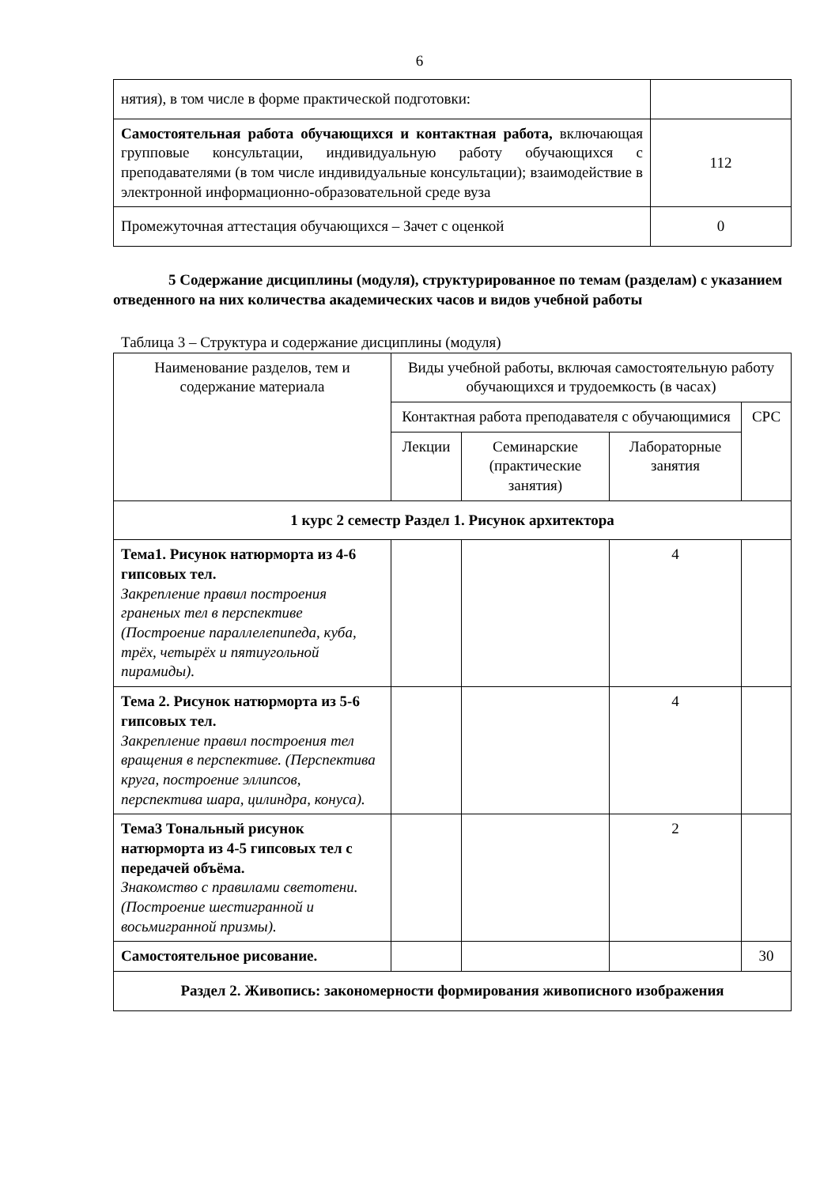6
| нятия), в том числе в форме практической подготовки: | |
| Самостоятельная работа обучающихся и контактная работа, включающая групповые консультации, индивидуальную работу обучающихся с преподавателями (в том числе индивидуальные консультации); взаимодействие в электронной информационно-образовательной среде вуза | 112 |
| Промежуточная аттестация обучающихся – Зачет с оценкой | 0 |
5 Содержание дисциплины (модуля), структурированное по темам (разделам) с указанием отведенного на них количества академических часов и видов учебной работы
Таблица 3 – Структура и содержание дисциплины (модуля)
| Наименование разделов, тем и содержание материала | Виды учебной работы, включая самостоятельную работу обучающихся и трудоемкость (в часах) | | | |
| --- | --- | --- | --- | --- |
| | Контактная работа преподавателя с обучающимися | | | СРС |
| | Лекции | Семинарские (практические занятия) | Лабораторные занятия | |
| 1 курс 2 семестр Раздел 1. Рисунок архитектора | | | | |
| Тема1. Рисунок натюрморта из 4-6 гипсовых тел. Закрепление правил построения граненых тел в перспективе (Построение параллелепипеда, куба, трёх, четырёх и пятиугольной пирамиды). | | | 4 | |
| Тема 2. Рисунок натюрморта из 5-6 гипсовых тел. Закрепление правил построения тел вращения в перспективе. (Перспектива круга, построение эллипсов, перспектива шара, цилиндра, конуса). | | | 4 | |
| Тема3 Тональный рисунок натюрморта из 4-5 гипсовых тел с передачей объёма. Знакомство с правилами светотени. (Построение шестигранной и восьмигранной призмы). | | | 2 | |
| Самостоятельное рисование. | | | | 30 |
| Раздел 2. Живопись: закономерности формирования живописного изображения | | | | |